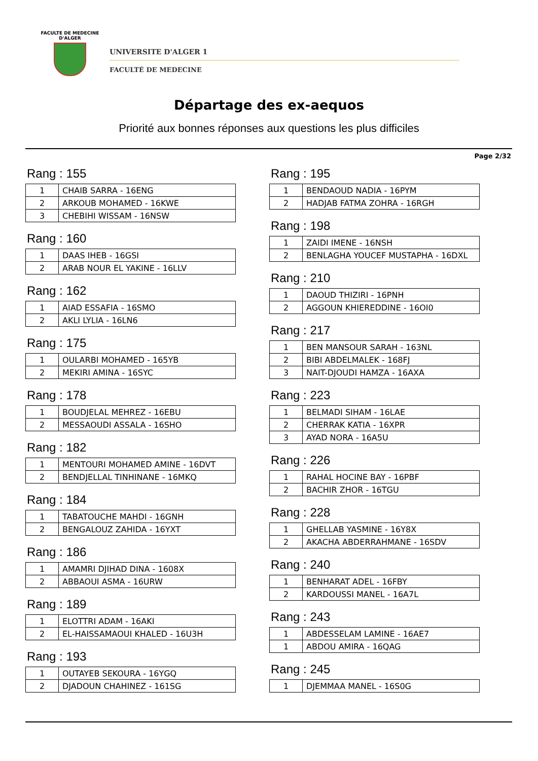FACULTE DE MEDECINE
D'ALGER
UNIVERSITE D'ALGER 1
FACULTÉ DE MEDECINE
Départage des ex-aequos
Priorité aux bonnes réponses aux questions les plus difficiles
Page 2/32
Rang : 155
| 1 | CHAIB SARRA - 16ENG |
| 2 | ARKOUB MOHAMED - 16KWE |
| 3 | CHEBIHI WISSAM - 16NSW |
Rang : 160
| 1 | DAAS IHEB - 16GSI |
| 2 | ARAB NOUR EL YAKINE - 16LLV |
Rang : 162
| 1 | AIAD ESSAFIA - 16SMO |
| 2 | AKLI LYLIA - 16LN6 |
Rang : 175
| 1 | OULARBI MOHAMED - 165YB |
| 2 | MEKIRI AMINA - 16SYC |
Rang : 178
| 1 | BOUDJELAL MEHREZ - 16EBU |
| 2 | MESSAOUDI ASSALA - 16SHO |
Rang : 182
| 1 | MENTOURI MOHAMED AMINE - 16DVT |
| 2 | BENDJELLAL TINHINANE - 16MKQ |
Rang : 184
| 1 | TABATOUCHE MAHDI - 16GNH |
| 2 | BENGALOUZ ZAHIDA - 16YXT |
Rang : 186
| 1 | AMAMRI DJIHAD DINA - 1608X |
| 2 | ABBAOUI ASMA - 16URW |
Rang : 189
| 1 | ELOTTRI ADAM - 16AKI |
| 2 | EL-HAISSAMAOUI KHALED - 16U3H |
Rang : 193
| 1 | OUTAYEB SEKOURA - 16YGQ |
| 2 | DJADOUN CHAHINEZ - 161SG |
Rang : 195
| 1 | BENDAOUD NADIA - 16PYM |
| 2 | HADJAB FATMA ZOHRA - 16RGH |
Rang : 198
| 1 | ZAIDI IMENE - 16NSH |
| 2 | BENLAGHA YOUCEF MUSTAPHA - 16DXL |
Rang : 210
| 1 | DAOUD THIZIRI - 16PNH |
| 2 | AGGOUN KHIEREDDINE - 16OI0 |
Rang : 217
| 1 | BEN MANSOUR SARAH - 163NL |
| 2 | BIBI ABDELMALEK - 168FJ |
| 3 | NAIT-DJOUDI HAMZA - 16AXA |
Rang : 223
| 1 | BELMADI SIHAM - 16LAE |
| 2 | CHERRAK KATIA - 16XPR |
| 3 | AYAD NORA - 16A5U |
Rang : 226
| 1 | RAHAL HOCINE BAY - 16PBF |
| 2 | BACHIR ZHOR - 16TGU |
Rang : 228
| 1 | GHELLAB YASMINE - 16Y8X |
| 2 | AKACHA ABDERRAHMANE - 16SDV |
Rang : 240
| 1 | BENHARAT ADEL - 16FBY |
| 2 | KARDOUSSI MANEL - 16A7L |
Rang : 243
| 1 | ABDESSELAM LAMINE - 16AE7 |
| 1 | ABDOU AMIRA - 16QAG |
Rang : 245
| 1 | DJEMMAA MANEL - 16S0G |